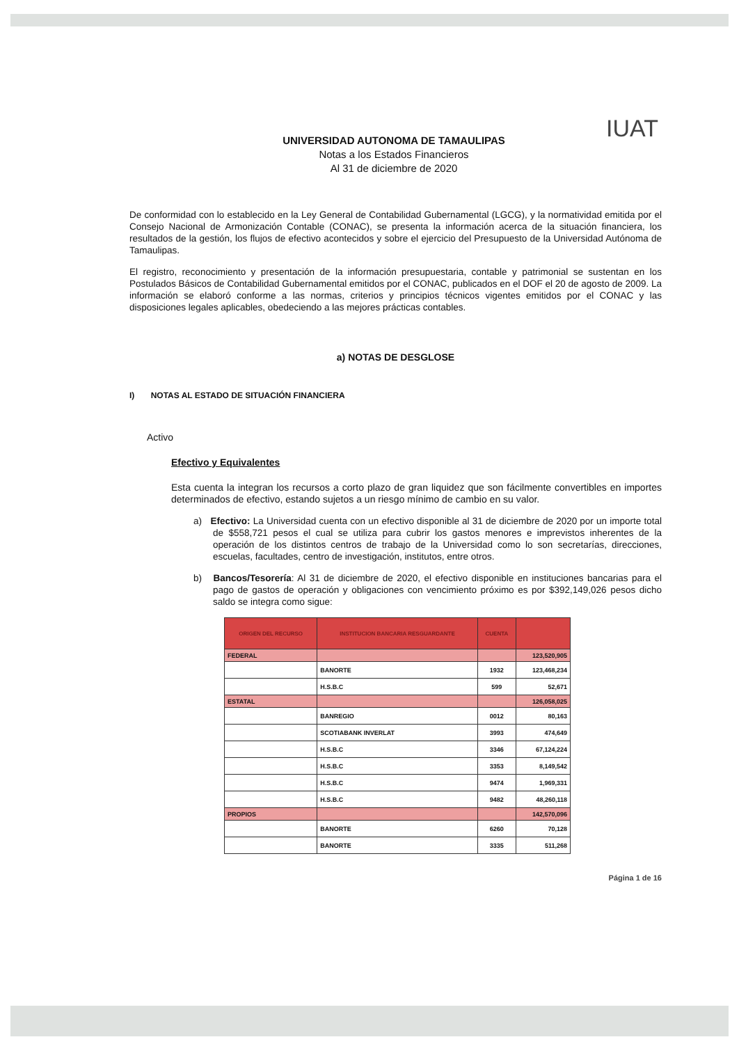UNIVERSIDAD AUTONOMA DE TAMAULIPAS
Notas a los Estados Financieros
Al 31 de diciembre de 2020
IUAT
De conformidad con lo establecido en la Ley General de Contabilidad Gubernamental (LGCG), y la normatividad emitida por el Consejo Nacional de Armonización Contable (CONAC), se presenta la información acerca de la situación financiera, los resultados de la gestión, los flujos de efectivo acontecidos y sobre el ejercicio del Presupuesto de la Universidad Autónoma de Tamaulipas.
El registro, reconocimiento y presentación de la información presupuestaria, contable y patrimonial se sustentan en los Postulados Básicos de Contabilidad Gubernamental emitidos por el CONAC, publicados en el DOF el 20 de agosto de 2009. La información se elaboró conforme a las normas, criterios y principios técnicos vigentes emitidos por el CONAC y las disposiciones legales aplicables, obedeciendo a las mejores prácticas contables.
a) NOTAS DE DESGLOSE
I) NOTAS AL ESTADO DE SITUACIÓN FINANCIERA
Activo
Efectivo y Equivalentes
Esta cuenta la integran los recursos a corto plazo de gran liquidez que son fácilmente convertibles en importes determinados de efectivo, estando sujetos a un riesgo mínimo de cambio en su valor.
a) Efectivo: La Universidad cuenta con un efectivo disponible al 31 de diciembre de 2020 por un importe total de $558,721 pesos el cual se utiliza para cubrir los gastos menores e imprevistos inherentes de la operación de los distintos centros de trabajo de la Universidad como lo son secretarías, direcciones, escuelas, facultades, centro de investigación, institutos, entre otros.
b) Bancos/Tesorería: Al 31 de diciembre de 2020, el efectivo disponible en instituciones bancarias para el pago de gastos de operación y obligaciones con vencimiento próximo es por $392,149,026 pesos dicho saldo se integra como sigue:
| ORIGEN DEL RECURSO | INSTITUCION BANCARIA RESGUARDANTE | CUENTA | |
| --- | --- | --- | --- |
| FEDERAL | | | 123,520,905 |
| | BANORTE | 1932 | 123,468,234 |
| | H.S.B.C | 599 | 52,671 |
| ESTATAL | | | 126,058,025 |
| | BANREGIO | 0012 | 80,163 |
| | SCOTIABANK INVERLAT | 3993 | 474,649 |
| | H.S.B.C | 3346 | 67,124,224 |
| | H.S.B.C | 3353 | 8,149,542 |
| | H.S.B.C | 9474 | 1,969,331 |
| | H.S.B.C | 9482 | 48,260,118 |
| PROPIOS | | | 142,570,096 |
| | BANORTE | 6260 | 70,128 |
| | BANORTE | 3335 | 511,268 |
Página 1 de 16